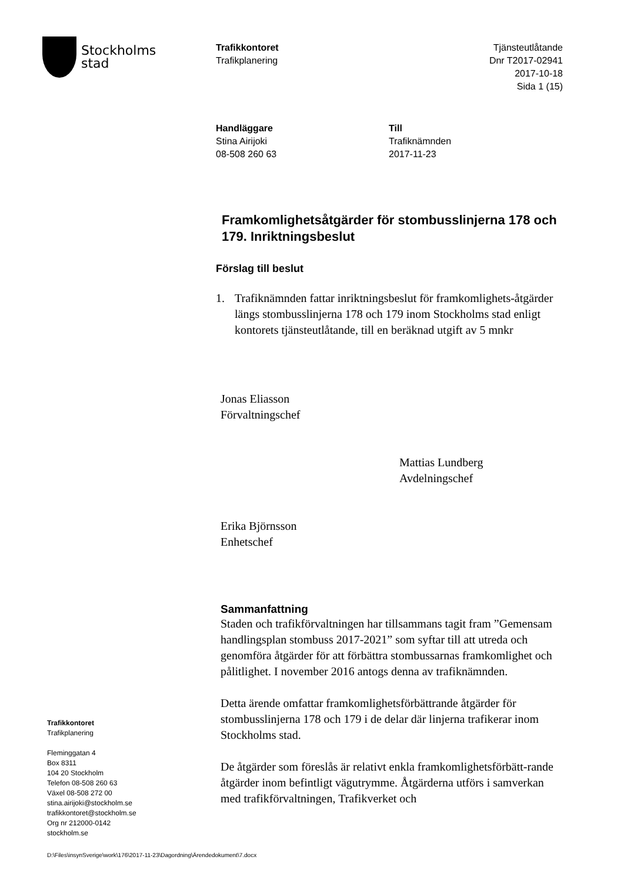Stockholms
stad
Trafikkontoret
Trafikplanering
Tjänsteutlåtande
Dnr T2017-02941
2017-10-18
Sida 1 (15)
Handläggare
Stina Airijoki
08-508 260 63
Till
Trafiknämnden
2017-11-23
Framkomlighetsåtgärder för stombusslinjerna 178 och 179. Inriktningsbeslut
Förslag till beslut
1. Trafiknämnden fattar inriktningsbeslut för framkomlighets-åtgärder längs stombusslinjerna 178 och 179 inom Stockholms stad enligt kontorets tjänsteutlåtande, till en beräknad utgift av 5 mnkr
Jonas Eliasson
Förvaltningschef
Mattias Lundberg
Avdelningschef
Erika Björnsson
Enhetschef
Sammanfattning
Staden och trafikförvaltningen har tillsammans tagit fram ”Gemensam handlingsplan stombuss 2017-2021” som syftar till att utreda och genomföra åtgärder för att förbättra stombussarnas framkomlighet och pålitlighet. I november 2016 antogs denna av trafiknämnden.
Detta ärende omfattar framkomlighetsförbättrande åtgärder för stombusslinjerna 178 och 179 i de delar där linjerna trafikerar inom Stockholms stad.
De åtgärder som föreslås är relativt enkla framkomlighetsförbätt-rande åtgärder inom befintligt vägutrymme. Åtgärderna utförs i samverkan med trafikförvaltningen, Trafikverket och
Trafikkontoret
Trafikplanering
Fleminggatan 4
Box 8311
104 20 Stockholm
Telefon 08-508 260 63
Växel 08-508 272 00
stina.airijoki@stockholm.se
trafikkontoret@stockholm.se
Org nr 212000-0142
stockholm.se
D:\Files\insynSverige\work\176\2017-11-23\Dagordning\Ärendedokument\7.docx